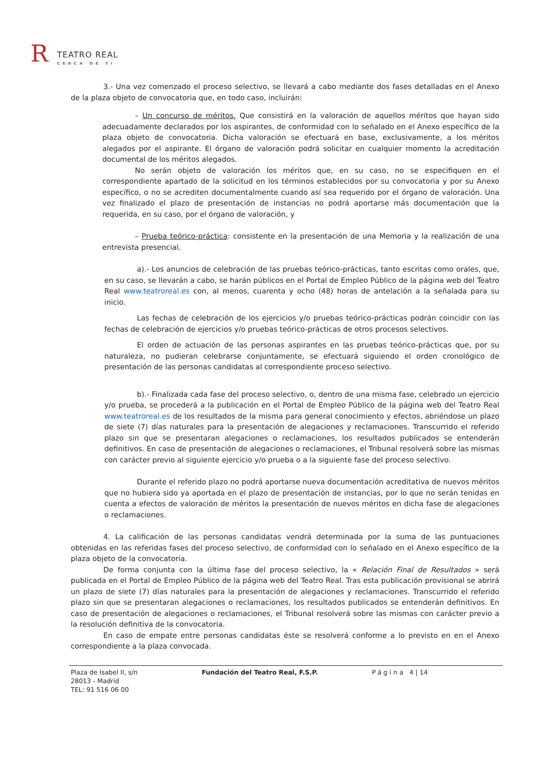R TEATRO REAL
CERCA DE TI
3.- Una vez comenzado el proceso selectivo, se llevará a cabo mediante dos fases detalladas en el Anexo de la plaza objeto de convocatoria que, en todo caso, incluirán:
– Un concurso de méritos. Que consistirá en la valoración de aquellos méritos que hayan sido adecuadamente declarados por los aspirantes, de conformidad con lo señalado en el Anexo específico de la plaza objeto de convocatoria. Dicha valoración se efectuará en base, exclusivamente, a los méritos alegados por el aspirante. El órgano de valoración podrá solicitar en cualquier momento la acreditación documental de los méritos alegados.
No serán objeto de valoración los méritos que, en su caso, no se especifiquen en el correspondiente apartado de la solicitud en los términos establecidos por su convocatoria y por su Anexo específico, o no se acrediten documentalmente cuando así sea requerido por el órgano de valoración. Una vez finalizado el plazo de presentación de instancias no podrá aportarse más documentación que la requerida, en su caso, por el órgano de valoración, y
– Prueba teórico-práctica: consistente en la presentación de una Memoria y la realización de una entrevista presencial.
a).- Los anuncios de celebración de las pruebas teórico-prácticas, tanto escritas como orales, que, en su caso, se llevarán a cabo, se harán públicos en el Portal de Empleo Público de la página web del Teatro Real www.teatroreal.es con, al menos, cuarenta y ocho (48) horas de antelación a la señalada para su inicio.
Las fechas de celebración de los ejercicios y/o pruebas teórico-prácticas podrán coincidir con las fechas de celebración de ejercicios y/o pruebas teórico-prácticas de otros procesos selectivos.
El orden de actuación de las personas aspirantes en las pruebas teórico-prácticas que, por su naturaleza, no pudieran celebrarse conjuntamente, se efectuará siguiendo el orden cronológico de presentación de las personas candidatas al correspondiente proceso selectivo.
b).- Finalizada cada fase del proceso selectivo, o, dentro de una misma fase, celebrado un ejercicio y/o prueba, se procederá a la publicación en el Portal de Empleo Público de la página web del Teatro Real www.teatroreal.es de los resultados de la misma para general conocimiento y efectos, abriéndose un plazo de siete (7) días naturales para la presentación de alegaciones y reclamaciones. Transcurrido el referido plazo sin que se presentaran alegaciones o reclamaciones, los resultados publicados se entenderán definitivos. En caso de presentación de alegaciones o reclamaciones, el Tribunal resolverá sobre las mismas con carácter previo al siguiente ejercicio y/o prueba o a la siguiente fase del proceso selectivo.
Durante el referido plazo no podrá aportarse nueva documentación acreditativa de nuevos méritos que no hubiera sido ya aportada en el plazo de presentación de instancias, por lo que no serán tenidas en cuenta a efectos de valoración de méritos la presentación de nuevos méritos en dicha fase de alegaciones o reclamaciones.
4. La calificación de las personas candidatas vendrá determinada por la suma de las puntuaciones obtenidas en las referidas fases del proceso selectivo, de conformidad con lo señalado en el Anexo específico de la plaza objeto de la convocatoria.
De forma conjunta con la última fase del proceso selectivo, la « Relación Final de Resultados » será publicada en el Portal de Empleo Público de la página web del Teatro Real. Tras esta publicación provisional se abrirá un plazo de siete (7) días naturales para la presentación de alegaciones y reclamaciones. Transcurrido el referido plazo sin que se presentaran alegaciones o reclamaciones, los resultados publicados se entenderán definitivos. En caso de presentación de alegaciones o reclamaciones, el Tribunal resolverá sobre las mismas con carácter previo a la resolución definitiva de la convocatoria.
En caso de empate entre personas candidatas éste se resolverá conforme a lo previsto en en el Anexo correspondiente a la plaza convocada.
Plaza de Isabel II, s/n
28013 - Madrid
TEL: 91 516 06 00
Fundación del Teatro Real, F.S.P.
Página 4 | 14